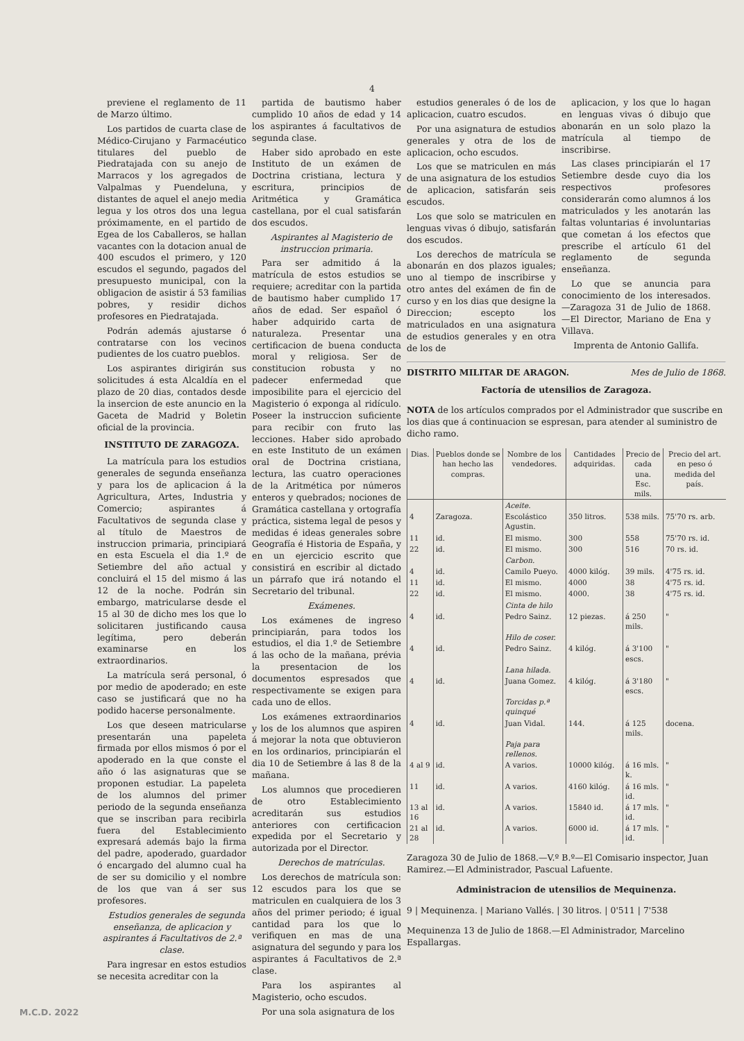4
previene el reglamento de 11 de Marzo último.
Los partidos de cuarta clase de Médico-Cirujano y Farmacéutico titulares del pueblo de Piedratajada con su anejo de Marracos y los agregados de Valpalmas y Puendeluna, y distantes de aquel el anejo media legua y los otros dos una legua próximamente, en el partido de Egea de los Caballeros, se hallan vacantes con la dotacion anual de 400 escudos el primero, y 120 escudos el segundo, pagados del presupuesto municipal, con la obligacion de asistir á 53 familias pobres, y residir dichos profesores en Piedratajada.
Podrán además ajustarse ó contratarse con los vecinos pudientes de los cuatro pueblos.
Los aspirantes dirigirán sus solicitudes á esta Alcaldía en el plazo de 20 dias, contados desde la insercion de este anuncio en la Gaceta de Madrid y Boletin oficial de la provincia.
INSTITUTO DE ZARAGOZA.
La matrícula para los estudios generales de segunda enseñanza y para los de aplicacion á la Agricultura, Artes, Industria y Comercio; aspirantes á Facultativos de segunda clase y al título de Maestros de instruccion primaria, principiará en esta Escuela el dia 1.º de Setiembre del año actual y concluirá el 15 del mismo á las 12 de la noche. Podrán sin embargo, matricularse desde el 15 al 30 de dicho mes los que lo solicitaren justificando causa legítima, pero deberán examinarse en los extraordinarios.
La matrícula será personal, ó por medio de apoderado; en este caso se justificará que no ha podido hacerse personalmente.
Los que deseen matricularse presentarán una papeleta firmada por ellos mismos ó por el apoderado en la que conste el año ó las asignaturas que se proponen estudiar. La papeleta de los alumnos del primer periodo de la segunda enseñanza que se inscriban para recibirla fuera del Establecimiento expresará además bajo la firma del padre, apoderado, guardador ó encargado del alumno cual ha de ser su domicilio y el nombre de los que van á ser sus profesores.
Estudios generales de segunda enseñanza, de aplicacion y aspirantes á Facultativos de 2.ª clase.
Para ingresar en estos estudios se necesita acreditar con la
partida de bautismo haber cumplido 10 años de edad y 14 los aspirantes á facultativos de segunda clase.
Haber sido aprobado en este Instituto de un exámen de Doctrina cristiana, lectura y escritura, principios de Aritmética y Gramática castellana, por el cual satisfarán dos escudos.
Aspirantes al Magisterio de instruccion primaria.
Para ser admitido á la matrícula de estos estudios se requiere; acreditar con la partida de bautismo haber cumplido 17 años de edad. Ser español ó haber adquirido carta de naturaleza. Presentar una certificacion de buena conducta moral y religiosa. Ser de constitucion robusta y no padecer enfermedad que imposibilite para el ejercicio del Magisterio ó exponga al ridículo. Poseer la instruccion suficiente para recibir con fruto las lecciones. Haber sido aprobado en este Instituto de un exámen oral de Doctrina cristiana, lectura, las cuatro operaciones de la Aritmética por números enteros y quebrados; nociones de Gramática castellana y ortografía práctica, sistema legal de pesos y medidas é ideas generales sobre Geografía é Historia de España, y en un ejercicio escrito que consistirá en escribir al dictado un párrafo que irá notando el Secretario del tribunal.
Exámenes.
Los exámenes de ingreso principiarán, para todos los estudios, el dia 1.º de Setiembre á las ocho de la mañana, prévia la presentacion de los documentos espresados que respectivamente se exigen para cada uno de ellos.
Los exámenes extraordinarios y los de los alumnos que aspiren á mejorar la nota que obtuvieron en los ordinarios, principiarán el dia 10 de Setiembre á las 8 de la mañana.
Los alumnos que procedieren de otro Establecimiento acreditarán sus estudios anteriores con certificacion expedida por el Secretario y autorizada por el Director.
Derechos de matrículas.
Los derechos de matrícula son: 12 escudos para los que se matriculen en cualquiera de los 3 años del primer periodo; é igual cantidad para los que lo verifiquen en mas de una asignatura del segundo y para los aspirantes á Facultativos de 2.ª clase.
Para los aspirantes al Magisterio, ocho escudos.
Por una sola asignatura de los
estudios generales ó de los de aplicacion, cuatro escudos.
Por una asignatura de estudios generales y otra de los de aplicacion, ocho escudos.
Los que se matriculen en más de una asignatura de los estudios de aplicacion, satisfarán seis escudos.
Los que solo se matriculen en lenguas vivas ó dibujo, satisfarán dos escudos.
Los derechos de matrícula se abonarán en dos plazos iguales; uno al tiempo de inscribirse y otro antes del exámen de fin de curso y en los dias que designe la Direccion; escepto los matriculados en una asignatura de estudios generales y en otra de los de
aplicacion, y los que lo hagan en lenguas vivas ó dibujo que abonarán en un solo plazo la matrícula al tiempo de inscribirse.
Las clases principiarán el 17 Setiembre desde cuyo dia los respectivos profesores considerarán como alumnos á los matriculados y les anotarán las faltas voluntarias é involuntarias que cometan á los efectos que prescribe el artículo 61 del reglamento de segunda enseñanza.
Lo que se anuncia para conocimiento de los interesados.—Zaragoza 31 de Julio de 1868.—El Director, Mariano de Ena y Villava.
Imprenta de Antonio Gallifa.
DISTRITO MILITAR DE ARAGON. Mes de Julio de 1868.
Factoría de utensilios de Zaragoza.
NOTA de los artículos comprados por el Administrador que suscribe en los dias que á continuacion se espresan, para atender al suministro de dicho ramo.
| Dias. | Pueblos donde se han hecho las compras. | Nombre de los vendedores. | Cantidades adquiridas. | Precio de cada una. Esc. mils. | Precio del art. en peso ó medida del país. |
| --- | --- | --- | --- | --- | --- |
| | | Aceite. | | | |
| 4 | Zaragoza. | Escolástico Agustin. | 350 litros. | 538 mils. | 75'70 rs. arb. |
| 11 | id. | El mismo. | 300 | 558 | 75'70 rs. id. |
| 22 | id. | El mismo. | 300 | 516 | 70 rs. id. |
| | | Carbon. | | | |
| 4 | id. | Camilo Pueyo. | 4000 kilóg. | 39 mils. | 4'75 rs. id. |
| 11 | id. | El mismo. | 4000 | 38 | 4'75 rs. id. |
| 22 | id. | El mismo. | 4000. | 38 | 4'75 rs. id. |
| | | Cinta de hilo | | | |
| 4 | id. | Pedro Sainz. | 12 piezas. | á 250 mils. | " |
| | | Hilo de coser. | | | |
| 4 | id. | Pedro Sainz. | 4 kilóg. | á 3'100 escs. | " |
| | | Lana hilada. | | | |
| 4 | id. | Juana Gomez. | 4 kilóg. | á 3'180 escs. | " |
| | | Torcidas p.ª quinqué | | | |
| 4 | id. | Juan Vidal. | 144. | á 125 mils. | docena. |
| | | Paja para rellenos. | | | |
| 4 al 9 | id. | A varios. | 10000 kilóg. | á 16 mls. k. | " |
| 11 | id. | A varios. | 4160 kilóg. | á 16 mls. id. | " |
| 13 al 16 | id. | A varios. | 15840 id. | á 17 mls. id. | " |
| 21 al 28 | id. | A varios. | 6000 id. | á 17 mls. id. | " |
Zaragoza 30 de Julio de 1868.—V.º B.º—El Comisario inspector, Juan Ramirez.—El Administrador, Pascual Lafuente.
Administracion de utensilios de Mequinenza.
9 | Mequinenza. | Mariano Vallés. | 30 litros. | 0'511 | 7'538
Mequinenza 13 de Julio de 1868.—El Administrador, Marcelino Espallargas.
M.C.D. 2022